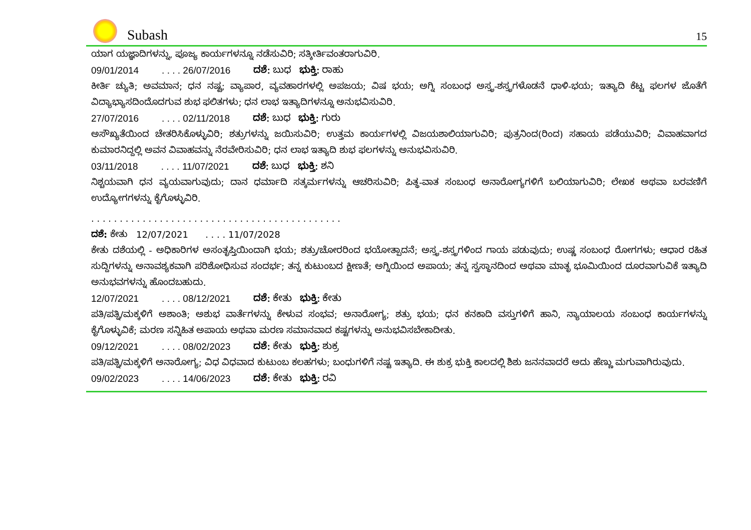Subash
15
ಯಾಗ ಯಜ್ಞಾದಿಗಳನ್ನು, ಪೂಜ್ಯ ಕಾರ್ಯಗಳನ್ನೂ ನಡೆಸುವಿರಿ; ಸತ್ಕೀರ್ತಿವಂತರಾಗುವಿರಿ.
09/01/2014. . . . 26/07/2016 ದಶೆ: ಬುಧ ಭುಕ್ತಿ: ರಾಹು
ಕೀರ್ತಿ ಚ್ಯುತಿ; ಅವಮಾನ; ಧನ ನಷ್ಟ; ವ್ಯಾಪಾರ, ವ್ಯವಹಾರಗಳಲ್ಲಿ ಅಪಜಯ; ವಿಷ ಭಯ; ಅಗ್ನಿ ಸಂಬಂಧ ಅಸ್ತ್ರ-ಶಸ್ತ್ರಗಳೊಡನೆ ಧಾಳಿ-ಭಯ; ಇತ್ಯಾದಿ ಕೆಟ್ಟ ಫಲಗಳ ಜೊತೆಗೆ ವಿದ್ಯಾಭ್ಯಾಸದಿಂದೊದಗುವ ಶುಭ ಫಲಿತಗಳು; ಧನ ಲಾಭ ಇತ್ಯಾದಿಗಳನ್ನೂ ಅನುಭವಿಸುವಿರಿ.
27/07/2016. . . . 02/11/2018 ದಶೆ: ಬುಧ ಭುಕ್ತಿ: ಗುರು
ಅಸೌಖ್ಯತೆಯಿಂದ ಚೇತರಿಸಿಕೊಳ್ಳುವಿರಿ; ಶತ್ರುಗಳನ್ನು ಜಯಿಸುವಿರಿ; ಉತ್ತಮ ಕಾರ್ಯಗಳಲ್ಲಿ ವಿಜಯಶಾಲಿಯಾಗುವಿರಿ; ಪುತ್ರನಿಂದ(ರಿಂದ) ಸಹಾಯ ಪಡೆಯುವಿರಿ; ವಿವಾಹವಾಗದ ಕುಮಾರನಿದ್ದಲ್ಲಿ ಅವನ ವಿವಾಹವನ್ನು ನೆರವೇರಿಸುವಿರಿ; ಧನ ಲಾಭ ಇತ್ಯಾದಿ ಶುಭ ಫಲಗಳನ್ನು ಅನುಭವಿಸುವಿರಿ.
03/11/2018. . . . 11/07/2021 ದಶೆ: ಬುಧ ಭುಕ್ತಿ: ಶನಿ
ನಿಶ್ಚಯವಾಗಿ ಧನ ವ್ಯಯವಾಗುವುದು; ದಾನ ಧರ್ಮಾದಿ ಸತ್ಕರ್ಮಗಳನ್ನು ಆಚರಿಸುವಿರಿ; ಪಿತ್ಥ-ವಾತ ಸಂಬಂಧ ಅನಾರೋಗ್ಯಗಳಿಗೆ ಬಲಿಯಾಗುವಿರಿ; ಲೇಖಕ ಅಥವಾ ಬರವಣಿಗೆ ಉದ್ಯೋಗಗಳನ್ನು ಕೈಗೊಳ್ಳುವಿರಿ.
. . . . . . . . . . . . . . . . . . . . . . . . . . . . . . . . . . . . . . . . . . . .
ದಶೆ: ಕೇತು 12/07/2021 . . . . 11/07/2028
ಕೇತು ದಶೆಯಲ್ಲಿ - ಅಧಿಕಾರಿಗಳ ಅಸಂತೃಪ್ತಿಯಿಂದಾಗಿ ಭಯ; ಶತ್ರು/ಚೋರರಿಂದ ಭಯೋತ್ಪಾದನೆ; ಅಸ್ತ್ರ-ಶಸ್ತ್ರಗಳಿಂದ ಗಾಯ ಪಡುವುದು; ಉಷ್ಣ ಸಂಬಂಧ ರೋಗಗಳು; ಆಧಾರ ರಹಿತ ಸುದ್ದಿಗಳನ್ನು ಅನಾವಶ್ಯಕವಾಗಿ ಪರಿಶೋಧಿಸುವ ಸಂದರ್ಭ; ತನ್ನ ಕುಟುಂಬದ ಕ್ಷೀಣತೆ; ಅಗ್ನಿಯಿಂದ ಅಪಾಯ; ತನ್ನ ಸ್ವಸ್ಥಾನದಿಂದ ಅಥವಾ ಮಾತೃ ಭೂಮಿಯಿಂದ ದೂರವಾಗುವಿಕೆ ಇತ್ಯಾದಿ ಅನುಭವಗಳನ್ನು ಹೊಂದಬಹುದು.
12/07/2021. . . . 08/12/2021 ದಶೆ: ಕೇತು ಭುಕ್ತಿ: ಕೇತು
ಪತಿ/ಪತ್ನಿ/ಮಕ್ಕಳಿಗೆ ಅಶಾಂತಿ; ಅಶುಭ ವಾರ್ತೆಗಳನ್ನು ಕೇಳುವ ಸಂಭವ; ಅನಾರೋಗ್ಯ; ಶತ್ರು ಭಯ; ಧನ ಕನಕಾದಿ ವಸ್ತುಗಳಿಗೆ ಹಾನಿ, ನ್ಯಾಯಾಲಯ ಸಂಬಂಧ ಕಾರ್ಯಗಳನ್ನು ಕೈಗೊಳ್ಳುವಿಕೆ; ಮರಣ ಸನ್ನಿಹಿತ ಅಪಾಯ ಅಥವಾ ಮರಣ ಸಮಾನವಾದ ಕಷ್ಟಗಳನ್ನು ಅನುಭವಿಸಬೇಕಾದೀತು.
09/12/2021. . . . 08/02/2023 ದಶೆ: ಕೇತು ಭುಕ್ತಿ: ಶುಕ್ರ
ಪತಿ/ಪತ್ನಿ/ಮಕ್ಕಳಿಗೆ ಅನಾರೋಗ್ಯ; ವಿಧ ವಿಧವಾದ ಕುಟುಂಬ ಕಲಹಗಳು; ಬಂಧುಗಳಿಗೆ ನಷ್ಟ ಇತ್ಯಾದಿ. ಈ ಶುಕ್ರ ಭುಕ್ತಿ ಕಾಲದಲ್ಲಿ ಶಿಶು ಜನನವಾದರೆ ಅದು ಹೆಣ್ಣು ಮಗುವಾಗಿರುವುದು.
09/02/2023. . . . 14/06/2023 ದಶೆ: ಕೇತು ಭುಕ್ತಿ: ರವಿ